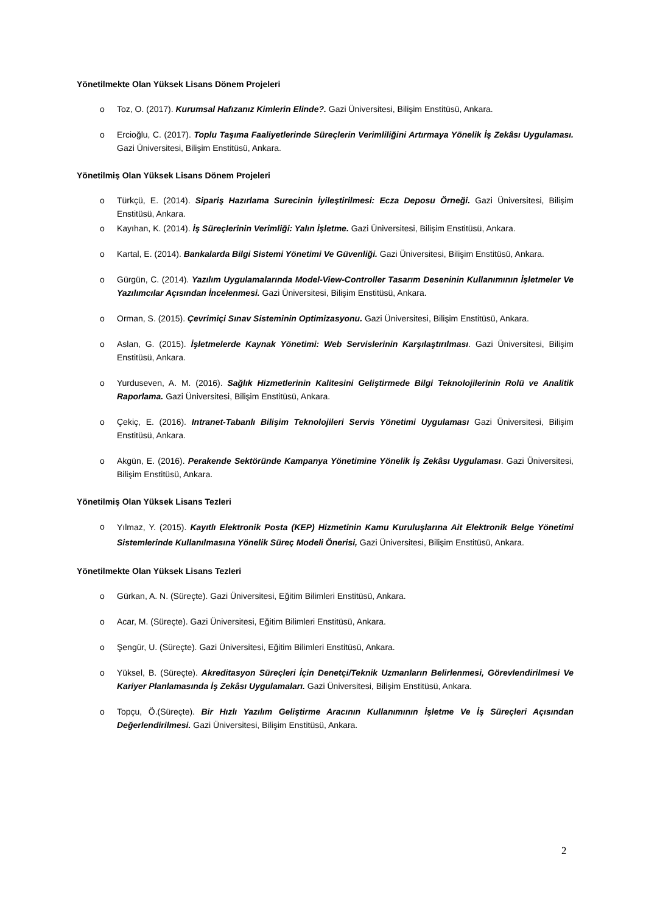Yönetilmekte Olan Yüksek Lisans Dönem Projeleri
o Toz, O. (2017). Kurumsal Hafızanız Kimlerin Elinde?. Gazi Üniversitesi, Bilişim Enstitüsü, Ankara.
o Ercioğlu, C. (2017). Toplu Taşıma Faaliyetlerinde Süreçlerin Verimliliğini Artırmaya Yönelik İş Zekâsı Uygulaması. Gazi Üniversitesi, Bilişim Enstitüsü, Ankara.
Yönetilmiş Olan Yüksek Lisans Dönem Projeleri
o Türkçü, E. (2014). Sipariş Hazırlama Surecinin İyileştirilmesi: Ecza Deposu Örneği. Gazi Üniversitesi, Bilişim Enstitüsü, Ankara.
o Kayıhan, K. (2014). İş Süreçlerinin Verimliği: Yalın İşletme. Gazi Üniversitesi, Bilişim Enstitüsü, Ankara.
o Kartal, E. (2014). Bankalarda Bilgi Sistemi Yönetimi Ve Güvenliği. Gazi Üniversitesi, Bilişim Enstitüsü, Ankara.
o Gürgün, C. (2014). Yazılım Uygulamalarında Model-View-Controller Tasarım Deseninin Kullanımının İşletmeler Ve Yazılımcılar Açısından İncelenmesi. Gazi Üniversitesi, Bilişim Enstitüsü, Ankara.
o Orman, S. (2015). Çevrimiçi Sınav Sisteminin Optimizasyonu. Gazi Üniversitesi, Bilişim Enstitüsü, Ankara.
o Aslan, G. (2015). İşletmelerde Kaynak Yönetimi: Web Servislerinin Karşılaştırılması. Gazi Üniversitesi, Bilişim Enstitüsü, Ankara.
o Yurduseven, A. M. (2016). Sağlık Hizmetlerinin Kalitesini Geliştirmede Bilgi Teknolojilerinin Rolü ve Analitik Raporlama. Gazi Üniversitesi, Bilişim Enstitüsü, Ankara.
o Çekiç, E. (2016). Intranet-Tabanlı Bilişim Teknolojileri Servis Yönetimi Uygulaması Gazi Üniversitesi, Bilişim Enstitüsü, Ankara.
o Akgün, E. (2016). Perakende Sektöründe Kampanya Yönetimine Yönelik İş Zekâsı Uygulaması. Gazi Üniversitesi, Bilişim Enstitüsü, Ankara.
Yönetilmiş Olan Yüksek Lisans Tezleri
o Yılmaz, Y. (2015). Kayıtlı Elektronik Posta (KEP) Hizmetinin Kamu Kuruluşlarına Ait Elektronik Belge Yönetimi Sistemlerinde Kullanılmasına Yönelik Süreç Modeli Önerisi, Gazi Üniversitesi, Bilişim Enstitüsü, Ankara.
Yönetilmekte Olan Yüksek Lisans Tezleri
o Gürkan, A. N. (Süreçte). Gazi Üniversitesi, Eğitim Bilimleri Enstitüsü, Ankara.
o Acar, M. (Süreçte). Gazi Üniversitesi, Eğitim Bilimleri Enstitüsü, Ankara.
o Şengür, U. (Süreçte). Gazi Üniversitesi, Eğitim Bilimleri Enstitüsü, Ankara.
o Yüksel, B. (Süreçte). Akreditasyon Süreçleri İçin Denetçi/Teknik Uzmanların Belirlenmesi, Görevlendirilmesi Ve Kariyer Planlamasında İş Zekâsı Uygulamaları. Gazi Üniversitesi, Bilişim Enstitüsü, Ankara.
o Topçu, Ö.(Süreçte). Bir Hızlı Yazılım Geliştirme Aracının Kullanımının İşletme Ve İş Süreçleri Açısından Değerlendirilmesi. Gazi Üniversitesi, Bilişim Enstitüsü, Ankara.
2